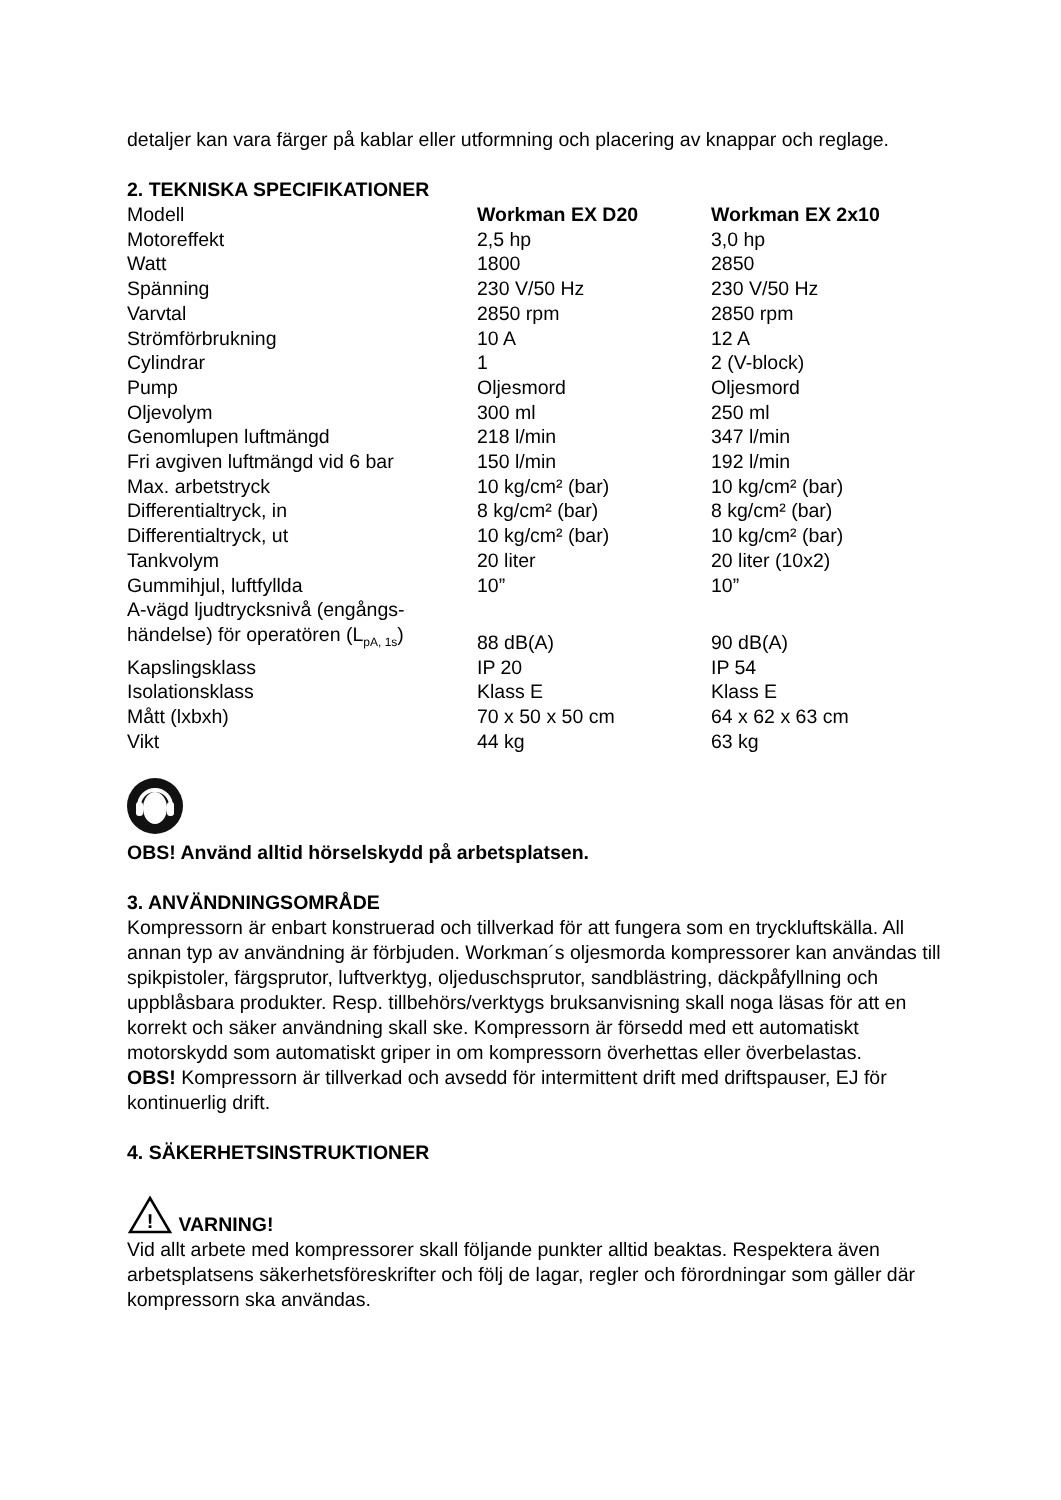detaljer kan vara färger på kablar eller utformning och placering av knappar och reglage.
2. TEKNISKA SPECIFIKATIONER
| Modell | Workman EX D20 | Workman EX 2x10 |
| Motoreffekt | 2,5 hp | 3,0 hp |
| Watt | 1800 | 2850 |
| Spänning | 230 V/50 Hz | 230 V/50 Hz |
| Varvtal | 2850 rpm | 2850 rpm |
| Strömförbrukning | 10 A | 12 A |
| Cylindrar | 1 | 2 (V-block) |
| Pump | Oljesmord | Oljesmord |
| Oljevolym | 300 ml | 250 ml |
| Genomlupen luftmängd | 218 l/min | 347 l/min |
| Fri avgiven luftmängd vid 6 bar | 150 l/min | 192 l/min |
| Max. arbetstryck | 10 kg/cm² (bar) | 10 kg/cm² (bar) |
| Differentialtryck, in | 8 kg/cm² (bar) | 8 kg/cm² (bar) |
| Differentialtryck, ut | 10 kg/cm² (bar) | 10 kg/cm² (bar) |
| Tankvolym | 20 liter | 20 liter (10x2) |
| Gummihjul, luftfyllda | 10” | 10” |
| A-vägd ljudtrycksnivå (engångs-händelse) för operatören (L<sub>pA, 1s</sub>) | 88 dB(A) | 90 dB(A) |
| Kapslingsklass | IP 20 | IP 54 |
| Isolationsklass | Klass E | Klass E |
| Mått (lxbxh) | 70 x 50 x 50 cm | 64 x 62 x 63 cm |
| Vikt | 44 kg | 63 kg |
OBS! Använd alltid hörselskydd på arbetsplatsen.
3. ANVÄNDNINGSOMRÅDE
Kompressorn är enbart konstruerad och tillverkad för att fungera som en tryckluftskälla. All annan typ av användning är förbjuden. Workman´s oljesmorda kompressorer kan användas till spikpistoler, färgsprutor, luftverktyg, oljeduschsprutor, sandblästring, däckpåfyllning och uppblåsbara produkter. Resp. tillbehörs/verktygs bruksanvisning skall noga läsas för att en korrekt och säker användning skall ske. Kompressorn är försedd med ett automatiskt motorskydd som automatiskt griper in om kompressorn överhettas eller överbelastas.
OBS! Kompressorn är tillverkad och avsedd för intermittent drift med driftspauser, EJ för kontinuerlig drift.
4. SÄKERHETSINSTRUKTIONER
!
VARNING!
Vid allt arbete med kompressorer skall följande punkter alltid beaktas. Respektera även arbetsplatsens säkerhetsföreskrifter och följ de lagar, regler och förordningar som gäller där kompressorn ska användas.